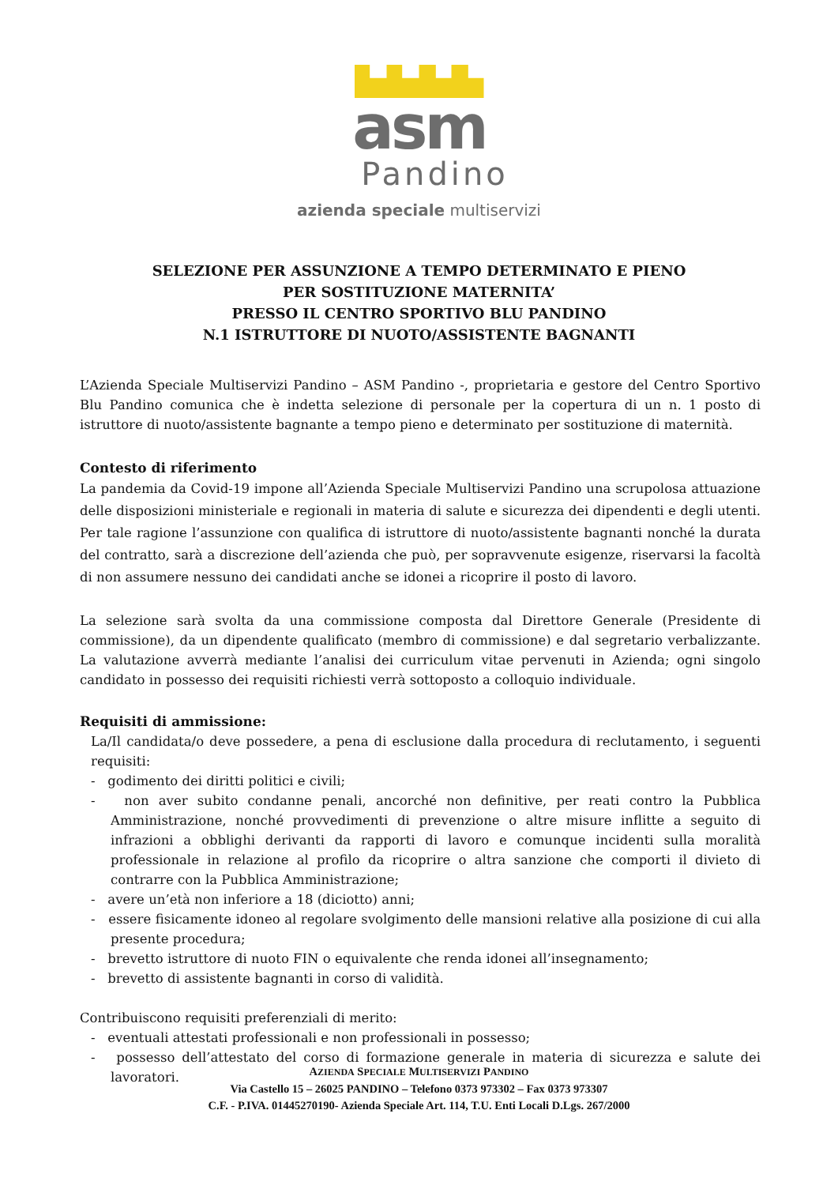asm
Pandino
azienda speciale multiservizi
SELEZIONE PER ASSUNZIONE A TEMPO DETERMINATO E PIENO
PER SOSTITUZIONE MATERNITA’
PRESSO IL CENTRO SPORTIVO BLU PANDINO
N.1 ISTRUTTORE DI NUOTO/ASSISTENTE BAGNANTI
L’Azienda Speciale Multiservizi Pandino – ASM Pandino -, proprietaria e gestore del Centro Sportivo Blu Pandino comunica che è indetta selezione di personale per la copertura di un n. 1 posto di istruttore di nuoto/assistente bagnante a tempo pieno e determinato per sostituzione di maternità.
Contesto di riferimento
La pandemia da Covid-19 impone all’Azienda Speciale Multiservizi Pandino una scrupolosa attuazione delle disposizioni ministeriale e regionali in materia di salute e sicurezza dei dipendenti e degli utenti. Per tale ragione l’assunzione con qualifica di istruttore di nuoto/assistente bagnanti nonché la durata del contratto, sarà a discrezione dell’azienda che può, per sopravvenute esigenze, riservarsi la facoltà di non assumere nessuno dei candidati anche se idonei a ricoprire il posto di lavoro.
La selezione sarà svolta da una commissione composta dal Direttore Generale (Presidente di commissione), da un dipendente qualificato (membro di commissione) e dal segretario verbalizzante. La valutazione avverrà mediante l’analisi dei curriculum vitae pervenuti in Azienda; ogni singolo candidato in possesso dei requisiti richiesti verrà sottoposto a colloquio individuale.
Requisiti di ammissione:
La/Il candidata/o deve possedere, a pena di esclusione dalla procedura di reclutamento, i seguenti requisiti:
- godimento dei diritti politici e civili;
- non aver subito condanne penali, ancorché non definitive, per reati contro la Pubblica Amministrazione, nonché provvedimenti di prevenzione o altre misure inflitte a seguito di infrazioni a obblighi derivanti da rapporti di lavoro e comunque incidenti sulla moralità professionale in relazione al profilo da ricoprire o altra sanzione che comporti il divieto di contrarre con la Pubblica Amministrazione;
- avere un’età non inferiore a 18 (diciotto) anni;
- essere fisicamente idoneo al regolare svolgimento delle mansioni relative alla posizione di cui alla presente procedura;
- brevetto istruttore di nuoto FIN o equivalente che renda idonei all’insegnamento;
- brevetto di assistente bagnanti in corso di validità.
Contribuiscono requisiti preferenziali di merito:
- eventuali attestati professionali e non professionali in possesso;
- possesso dell’attestato del corso di formazione generale in materia di sicurezza e salute dei lavoratori.
AZIENDA SPECIALE MULTISERVIZI PANDINO
Via Castello 15 – 26025 PANDINO – Telefono 0373 973302 – Fax 0373 973307
C.F. - P.IVA. 01445270190- Azienda Speciale Art. 114, T.U. Enti Locali D.Lgs. 267/2000